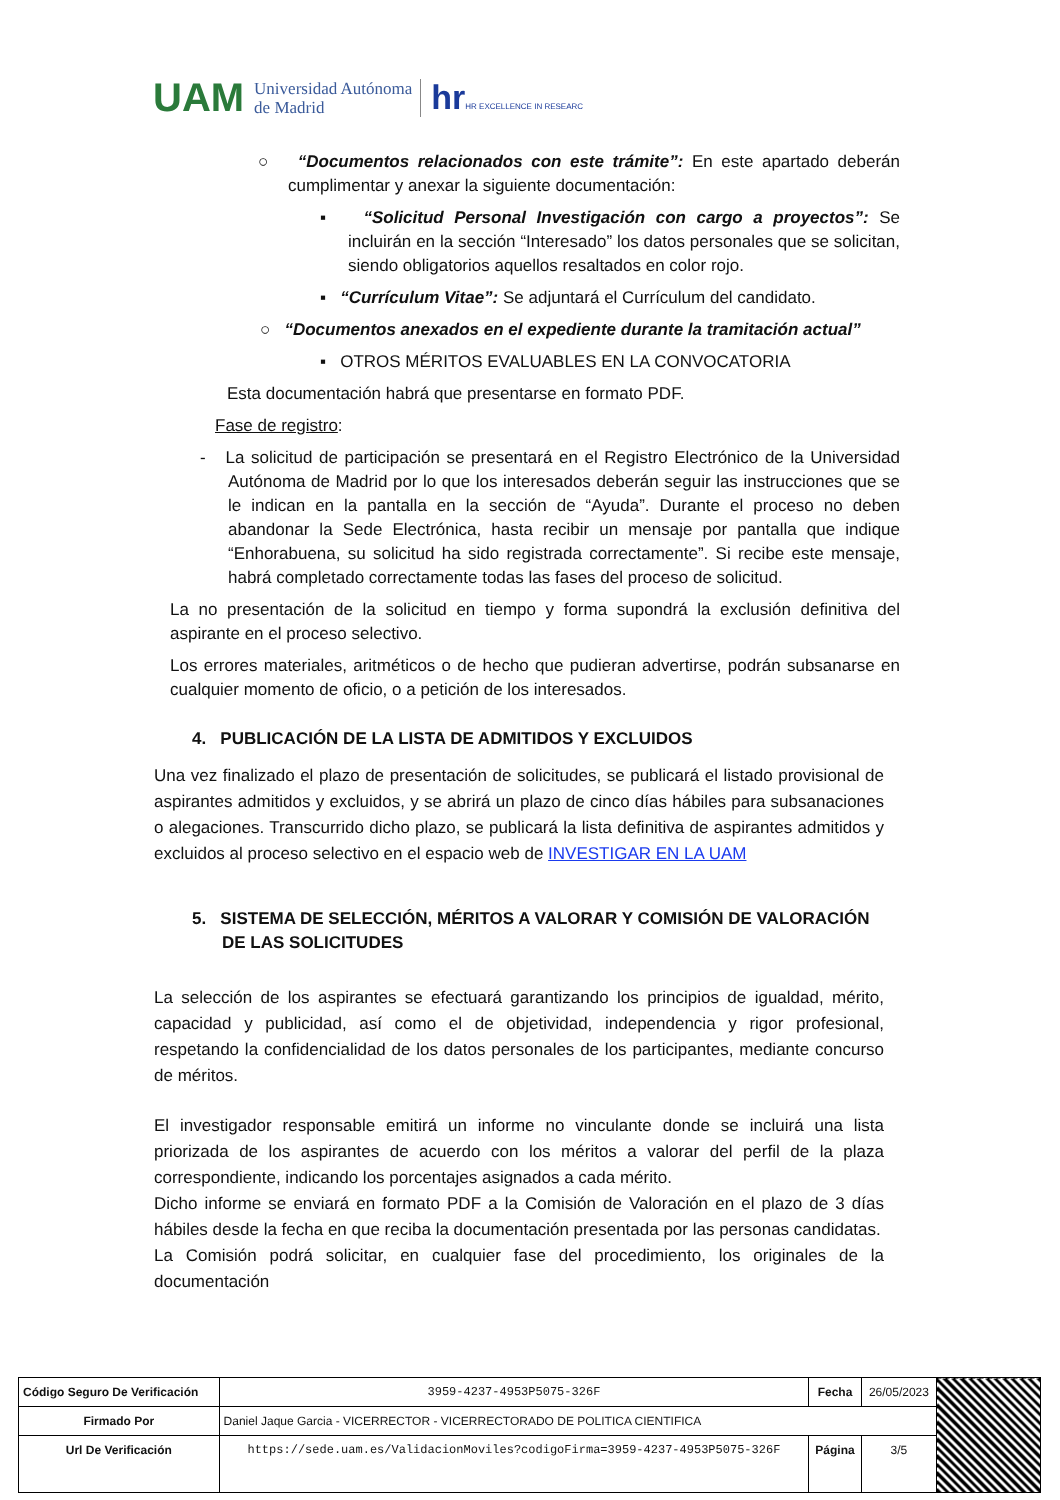UAM Universidad Autónoma
de Madrid hrHR EXCELLENCE IN RESEARC
○ “Documentos relacionados con este trámite”: En este apartado deberán cumplimentar y anexar la siguiente documentación:
▪ “Solicitud Personal Investigación con cargo a proyectos”: Se incluirán en la sección “Interesado” los datos personales que se solicitan, siendo obligatorios aquellos resaltados en color rojo.
▪ “Currículum Vitae”: Se adjuntará el Currículum del candidato.
○ “Documentos anexados en el expediente durante la tramitación actual”
▪ OTROS MÉRITOS EVALUABLES EN LA CONVOCATORIA
Esta documentación habrá que presentarse en formato PDF.
Fase de registro:
- La solicitud de participación se presentará en el Registro Electrónico de la Universidad Autónoma de Madrid por lo que los interesados deberán seguir las instrucciones que se le indican en la pantalla en la sección de “Ayuda”. Durante el proceso no deben abandonar la Sede Electrónica, hasta recibir un mensaje por pantalla que indique “Enhorabuena, su solicitud ha sido registrada correctamente”. Si recibe este mensaje, habrá completado correctamente todas las fases del proceso de solicitud.
La no presentación de la solicitud en tiempo y forma supondrá la exclusión definitiva del aspirante en el proceso selectivo.
Los errores materiales, aritméticos o de hecho que pudieran advertirse, podrán subsanarse en cualquier momento de oficio, o a petición de los interesados.
4. PUBLICACIÓN DE LA LISTA DE ADMITIDOS Y EXCLUIDOS
Una vez finalizado el plazo de presentación de solicitudes, se publicará el listado provisional de aspirantes admitidos y excluidos, y se abrirá un plazo de cinco días hábiles para subsanaciones o alegaciones. Transcurrido dicho plazo, se publicará la lista definitiva de aspirantes admitidos y excluidos al proceso selectivo en el espacio web de INVESTIGAR EN LA UAM
5. SISTEMA DE SELECCIÓN, MÉRITOS A VALORAR Y COMISIÓN DE VALORACIÓN DE LAS SOLICITUDES
La selección de los aspirantes se efectuará garantizando los principios de igualdad, mérito, capacidad y publicidad, así como el de objetividad, independencia y rigor profesional, respetando la confidencialidad de los datos personales de los participantes, mediante concurso de méritos.
El investigador responsable emitirá un informe no vinculante donde se incluirá una lista priorizada de los aspirantes de acuerdo con los méritos a valorar del perfil de la plaza correspondiente, indicando los porcentajes asignados a cada mérito.
Dicho informe se enviará en formato PDF a la Comisión de Valoración en el plazo de 3 días hábiles desde la fecha en que reciba la documentación presentada por las personas candidatas.
La Comisión podrá solicitar, en cualquier fase del procedimiento, los originales de la documentación
| Código Seguro De Verificación | 3959-4237-4953P5075-326F | Fecha | 26/05/2023 | |
| Firmado Por | Daniel Jaque Garcia - VICERRECTOR - VICERRECTORADO DE POLITICA CIENTIFICA | | | |
| Url De Verificación | https://sede.uam.es/ValidacionMoviles?codigoFirma=3959-4237-4953P5075-326F | Página | 3/5 | |